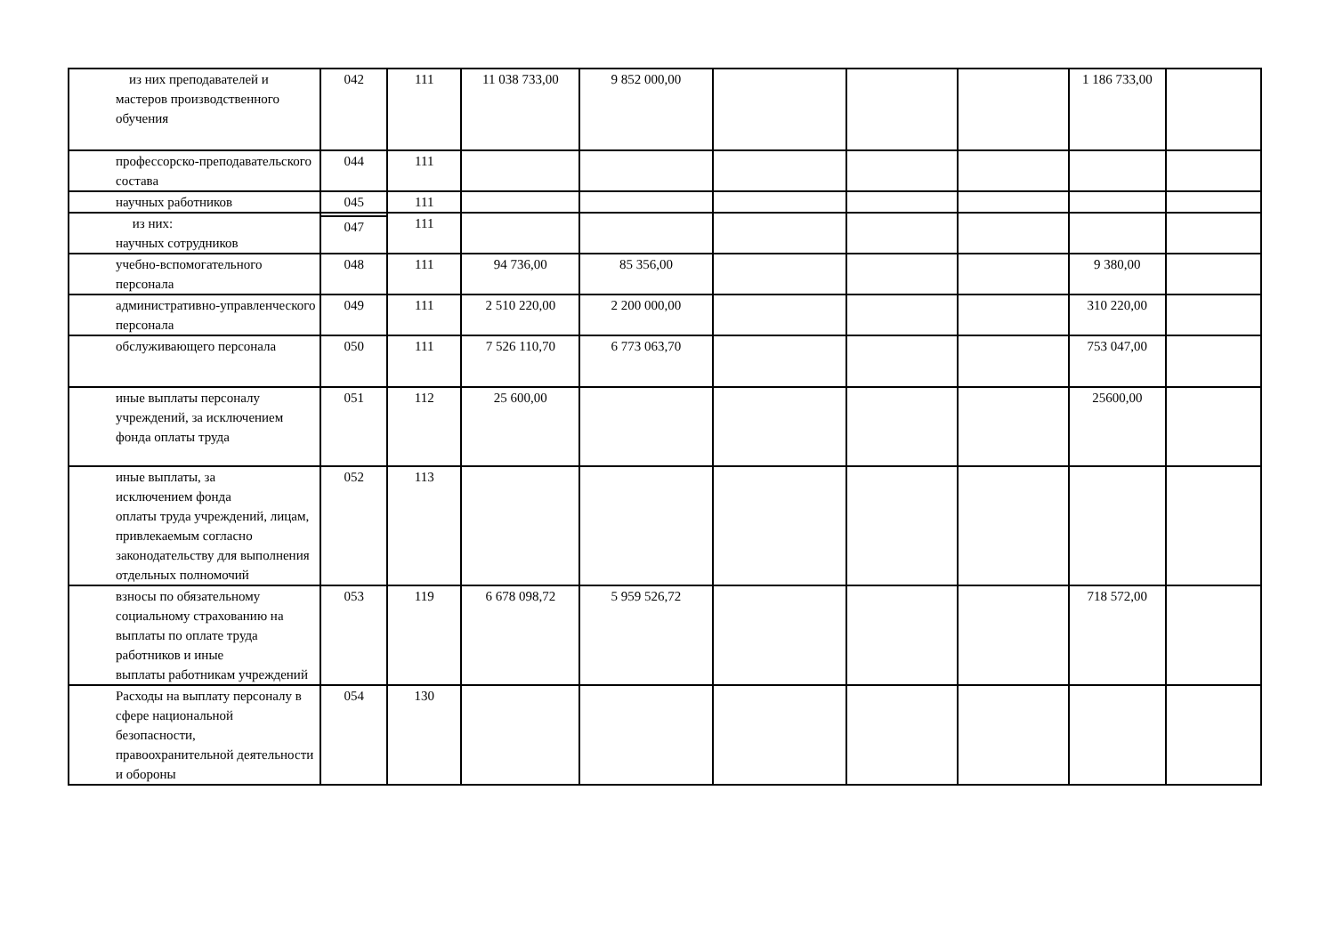| из них преподавателей и мастеров производственного обучения | 042 | 111 | 11 038 733,00 | 9 852 000,00 | | | | 1 186 733,00 | |
| профессорско-преподавательского состава | 044 | 111 | | | | | | | |
| научных работников | 045 | 111 | | | | | | | |
| из них: научных сотрудников | | 111 | | | | | | | |
| | 047 | | | | | | | | |
| учебно-вспомогательного персонала | 048 | 111 | 94 736,00 | 85 356,00 | | | | 9 380,00 | |
| административно-управленческого персонала | 049 | 111 | 2 510 220,00 | 2 200 000,00 | | | | 310 220,00 | |
| обслуживающего персонала | 050 | 111 | 7 526 110,70 | 6 773 063,70 | | | | 753 047,00 | |
| иные выплаты персоналу учреждений, за исключением фонда оплаты труда | 051 | 112 | 25 600,00 | | | | | 25600,00 | |
| иные выплаты, за исключением фонда оплаты труда учреждений, лицам, привлекаемым согласно законодательству для выполнения отдельных полномочий | 052 | 113 | | | | | | | |
| взносы по обязательному социальному страхованию на выплаты по оплате труда работников и иные выплаты работникам учреждений | 053 | 119 | 6 678 098,72 | 5 959 526,72 | | | | 718 572,00 | |
| Расходы на выплату персоналу в сфере национальной безопасности, правоохранительной деятельности и обороны | 054 | 130 | | | | | | | |